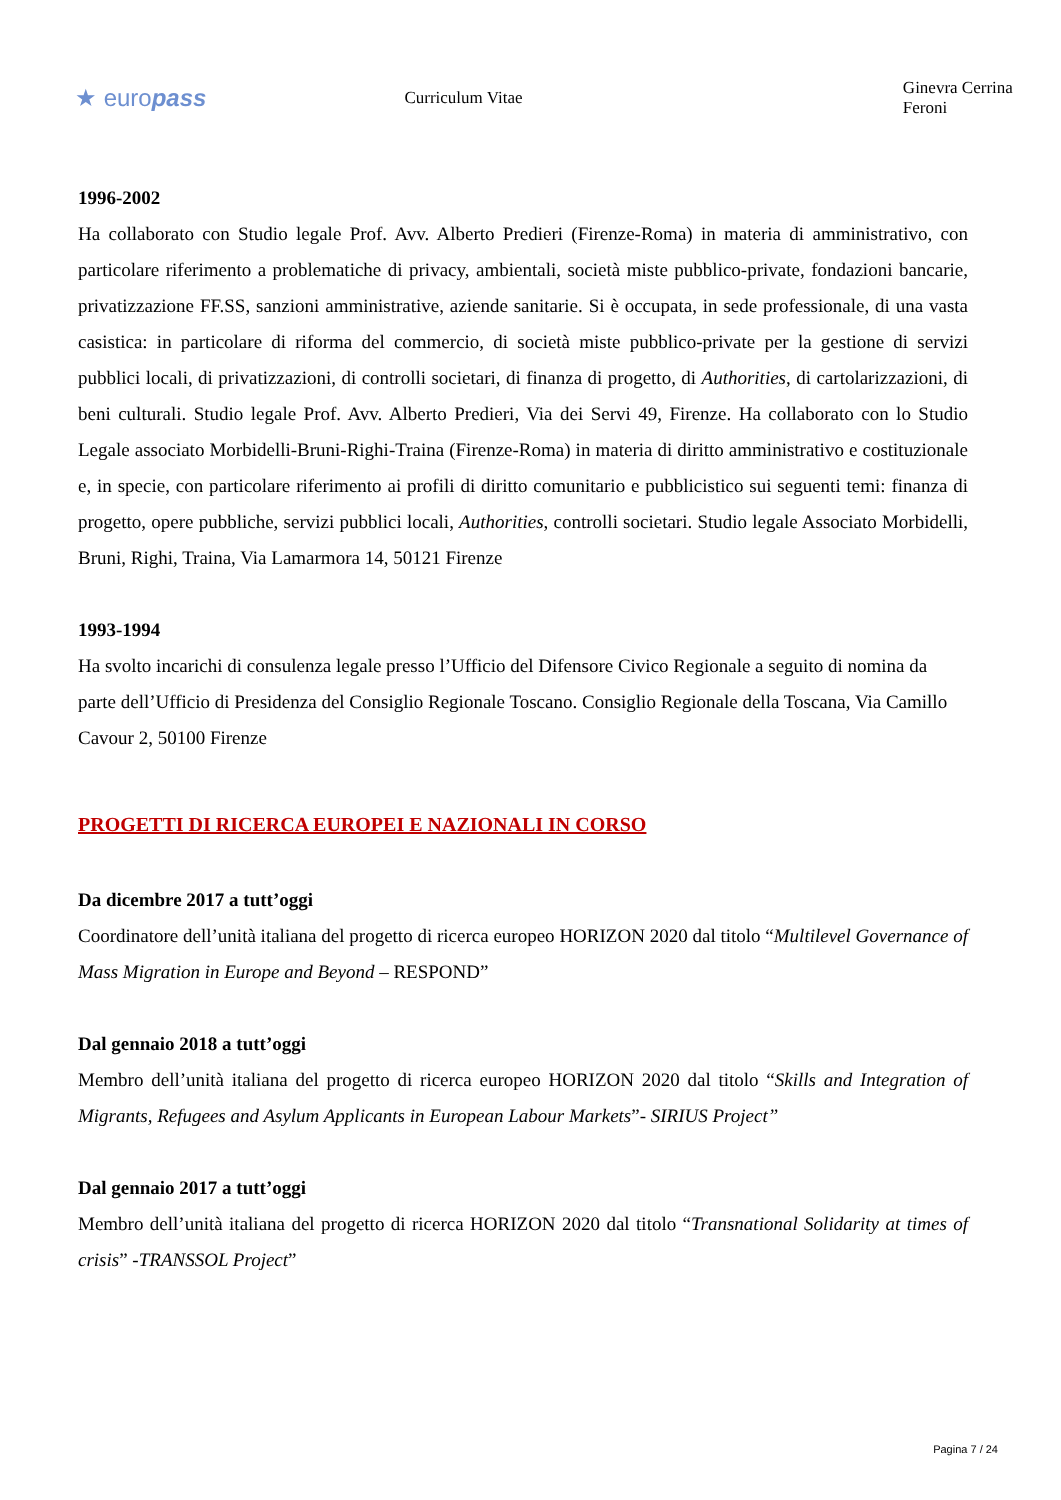★ europass
Curriculum Vitae Ginevra Cerrina Feroni
1996-2002
Ha collaborato con Studio legale Prof. Avv. Alberto Predieri (Firenze-Roma) in materia di amministrativo, con particolare riferimento a problematiche di privacy, ambientali, società miste pubblico-private, fondazioni bancarie, privatizzazione FF.SS, sanzioni amministrative, aziende sanitarie. Si è occupata, in sede professionale, di una vasta casistica: in particolare di riforma del commercio, di società miste pubblico-private per la gestione di servizi pubblici locali, di privatizzazioni, di controlli societari, di finanza di progetto, di Authorities, di cartolarizzazioni, di beni culturali. Studio legale Prof. Avv. Alberto Predieri, Via dei Servi 49, Firenze. Ha collaborato con lo Studio Legale associato Morbidelli-Bruni-Righi-Traina (Firenze-Roma) in materia di diritto amministrativo e costituzionale e, in specie, con particolare riferimento ai profili di diritto comunitario e pubblicistico sui seguenti temi: finanza di progetto, opere pubbliche, servizi pubblici locali, Authorities, controlli societari. Studio legale Associato Morbidelli, Bruni, Righi, Traina, Via Lamarmora 14, 50121 Firenze
1993-1994
Ha svolto incarichi di consulenza legale presso l’Ufficio del Difensore Civico Regionale a seguito di nomina da parte dell’Ufficio di Presidenza del Consiglio Regionale Toscano. Consiglio Regionale della Toscana, Via Camillo Cavour 2, 50100 Firenze
PROGETTI DI RICERCA EUROPEI E NAZIONALI IN CORSO
Da dicembre 2017 a tutt’oggi
Coordinatore dell’unità italiana del progetto di ricerca europeo HORIZON 2020 dal titolo “Multilevel Governance of Mass Migration in Europe and Beyond – RESPOND”
Dal gennaio 2018 a tutt’oggi
Membro dell’unità italiana del progetto di ricerca europeo HORIZON 2020 dal titolo “Skills and Integration of Migrants, Refugees and Asylum Applicants in European Labour Markets”- SIRIUS Project”
Dal gennaio 2017 a tutt’oggi
Membro dell’unità italiana del progetto di ricerca HORIZON 2020 dal titolo “Transnational Solidarity at times of crisis” -TRANSSOL Project”
Pagina 7 / 24